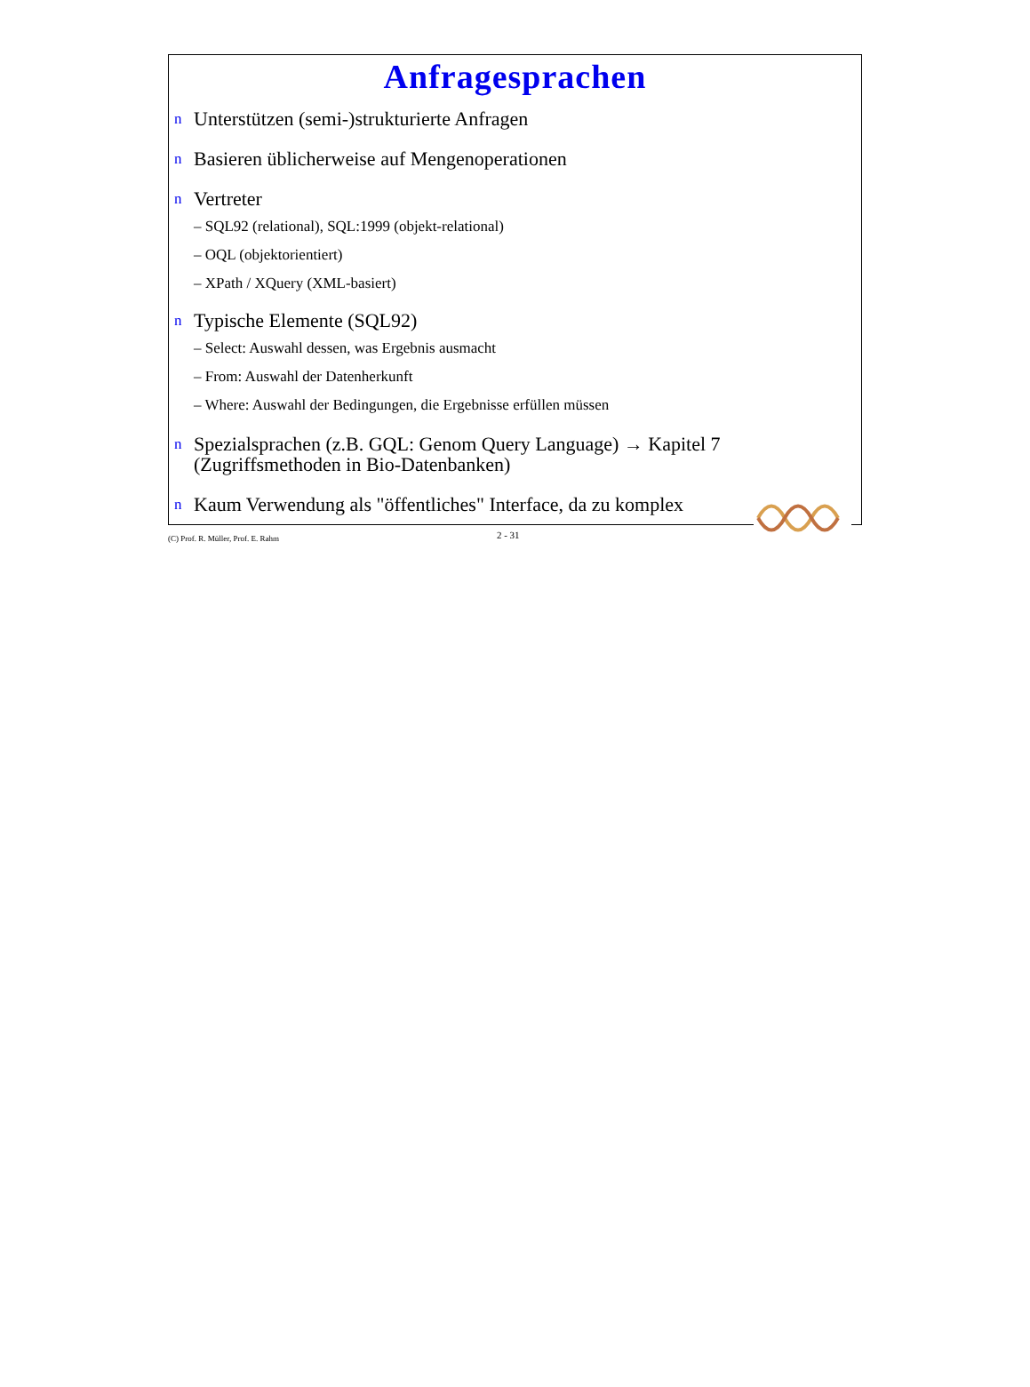Anfragesprachen
n Unterstützen (semi-)strukturierte Anfragen
n Basieren üblicherweise auf Mengenoperationen
n Vertreter
– SQL92 (relational), SQL:1999 (objekt-relational)
– OQL (objektorientiert)
– XPath / XQuery (XML-basiert)
n Typische Elemente (SQL92)
– Select: Auswahl dessen, was Ergebnis ausmacht
– From: Auswahl der Datenherkunft
– Where: Auswahl der Bedingungen, die Ergebnisse erfüllen müssen
n Spezialsprachen (z.B. GQL: Genom Query Language) → Kapitel 7 (Zugriffsmethoden in Bio-Datenbanken)
n Kaum Verwendung als "öffentliches" Interface, da zu komplex
(C) Prof. R. Müller, Prof. E. Rahm 2 - 31